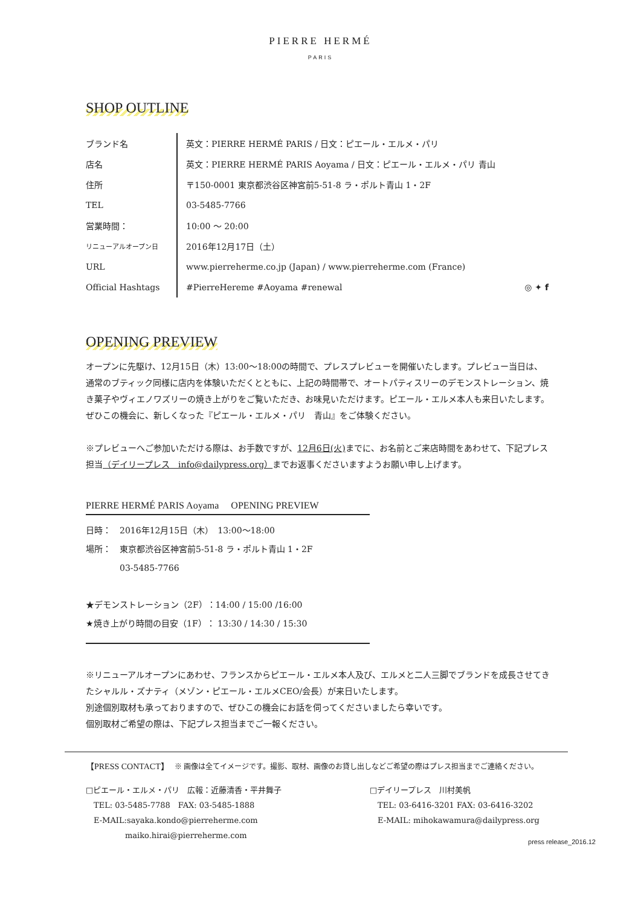PIERRE HERMÉ
PARIS
SHOP OUTLINE
| ブランド名 | 英文：PIERRE HERMÉ PARIS / 日文：ピエール・エルメ・パリ |
| 店名 | 英文：PIERRE HERMÉ PARIS Aoyama / 日文：ピエール・エルメ・パリ 青山 |
| 住所 | 〒150-0001 東京都渋谷区神宮前5-51-8 ラ・ポルト青山 1・2F |
| TEL | 03-5485-7766 |
| 営業時間： | 10:00 〜 20:00 |
| リニューアルオープン日 | 2016年12月17日（土） |
| URL | www.pierreherme.co.jp (Japan) / www.pierreherme.com (France) |
| Official Hashtags | #PierreHereme #Aoyama #renewal ◎ ✦ f |
OPENING PREVIEW
オープンに先駆け、12月15日（木）13:00〜18:00の時間で、プレスプレビューを開催いたします。プレビュー当日は、通常のブティック同様に店内を体験いただくとともに、上記の時間帯で、オートパティスリーのデモンストレーション、焼き菓子やヴィエノワズリーの焼き上がりをご覧いただき、お味見いただけます。ピエール・エルメ本人も来日いたします。ぜひこの機会に、新しくなった『ピエール・エルメ・パリ　青山』をご体験ください。
※プレビューへご参加いただける際は、お手数ですが、12月6日(火) までに、お名前とご来店時間をあわせて、下記プレス担当（デイリープレス　info@dailypress.org）までお返事くださいますようお願い申し上げます。
PIERRE HERMÉ PARIS Aoyama　 OPENING PREVIEW
日時：　2016年12月15日（木）　13:00〜18:00
場所：　東京都渋谷区神宮前5-51-8 ラ・ポルト青山 1・2F
　　　　03-5485-7766
★デモンストレーション（2F）：14:00 / 15:00 /16:00
★焼き上がり時間の目安（1F）： 13:30 / 14:30 / 15:30
※リニューアルオープンにあわせ、フランスからピエール・エルメ本人及び、エルメと二人三脚でブランドを成長させてきたシャルル・ズナティ（メゾン・ピエール・エルメCEO/会長）が来日いたします。
別途個別取材も承っておりますので、ぜひこの機会にお話を伺ってくださいましたら幸いです。
個別取材ご希望の際は、下記プレス担当までご一報ください。
【PRESS CONTACT】　 ※ 画像は全てイメージです。撮影、取材、画像のお貸し出しなどご希望の際はプレス担当までご連絡ください。
□ピエール・エルメ・パリ　広報：近藤清香・平井舞子
　TEL: 03-5485-7788　FAX: 03-5485-1888
　E-MAIL:sayaka.kondo@pierreherme.com
　　　　　maiko.hirai@pierreherme.com
□デイリープレス　川村美帆
　TEL: 03-6416-3201 FAX: 03-6416-3202
　E-MAIL: mihokawamura@dailypress.org
press release_2016.12